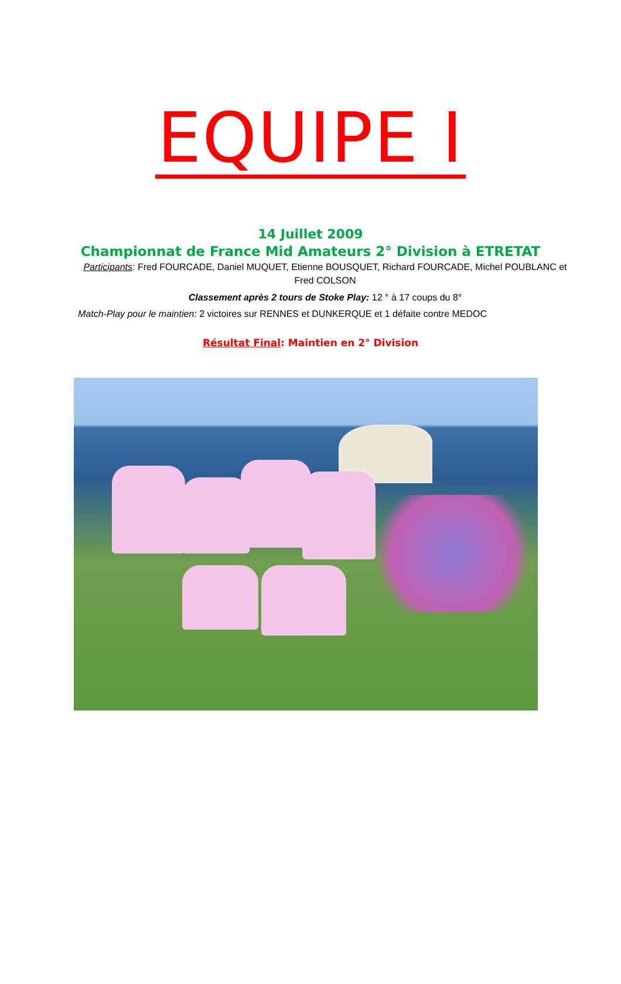EQUIPE I
14 Juillet 2009
Championnat de France Mid Amateurs 2° Division à ETRETAT
Participants: Fred FOURCADE, Daniel MUQUET, Etienne BOUSQUET, Richard FOURCADE, Michel POUBLANC et Fred COLSON
Classement après 2 tours de Stoke Play: 12 ° à 17 coups du 8°
Match-Play pour le maintien: 2 victoires sur RENNES et DUNKERQUE et 1 défaite contre MEDOC
Résultat Final: Maintien en 2° Division